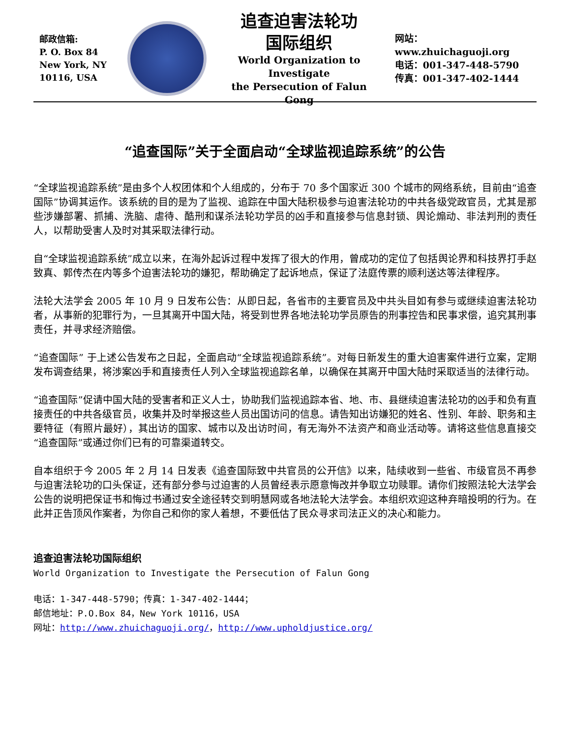邮政信箱:
P. O. Box 84
New York, NY
10116, USA
追查迫害法轮功
国际组织
World Organization to Investigate
the Persecution of Falun Gong
网站：www.zhuichaguoji.org
电话：001-347-448-5790
传真：001-347-402-1444
“追查国际”关于全面启动“全球监视追踪系统”的公告
“全球监视追踪系统”是由多个人权团体和个人组成的，分布于 70 多个国家近 300 个城市的网络系统，目前由“追查国际”协调其运作。该系统的目的是为了监视、追踪在中国大陆积极参与迫害法轮功的中共各级党政官员，尤其是那些涉嫌部署、抓捕、洗脑、虐待、酷刑和谋杀法轮功学员的凶手和直接参与信息封锁、舆论煽动、非法判刑的责任人，以帮助受害人及时对其采取法律行动。
自“全球监视追踪系统”成立以来，在海外起诉过程中发挥了很大的作用，曾成功的定位了包括舆论界和科技界打手赵致真、郭传杰在内等多个迫害法轮功的嫌犯，帮助确定了起诉地点，保证了法庭传票的顺利送达等法律程序。
法轮大法学会 2005 年 10 月 9 日发布公告：从即日起，各省市的主要官员及中共头目如有参与或继续迫害法轮功者，从事新的犯罪行为，一旦其离开中国大陆，将受到世界各地法轮功学员原告的刑事控告和民事求偿，追究其刑事责任，并寻求经济赔偿。
“追查国际” 于上述公告发布之日起，全面启动“全球监视追踪系统”。对每日新发生的重大迫害案件进行立案，定期发布调查结果，将涉案凶手和直接责任人列入全球监视追踪名单，以确保在其离开中国大陆时采取适当的法律行动。
“追查国际”促请中国大陆的受害者和正义人士，协助我们监视追踪本省、地、市、县继续迫害法轮功的凶手和负有直接责任的中共各级官员，收集并及时举报这些人员出国访问的信息。请告知出访嫌犯的姓名、性别、年龄、职务和主要特征（有照片最好），其出访的国家、城市以及出访时间，有无海外不法资产和商业活动等。请将这些信息直接交“追查国际”或通过你们已有的可靠渠道转交。
自本组织于今 2005 年 2 月 14 日发表《追查国际致中共官员的公开信》以来，陆续收到一些省、市级官员不再参与迫害法轮功的口头保证，还有部分参与过迫害的人员曾经表示愿意悔改并争取立功赎罪。请你们按照法轮大法学会公告的说明把保证书和悔过书通过安全途径转交到明慧网或各地法轮大法学会。本组织欢迎这种弃暗投明的行为。在此并正告顶风作案者，为你自己和你的家人着想，不要低估了民众寻求司法正义的决心和能力。
追查迫害法轮功国际组织
World Organization to Investigate the Persecution of Falun Gong
电话：1-347-448-5790；传真：1-347-402-1444；
邮信地址：P.O.Box 84，New York 10116，USA
网址：http://www.zhuichaguoji.org/，http://www.upholdjustice.org/